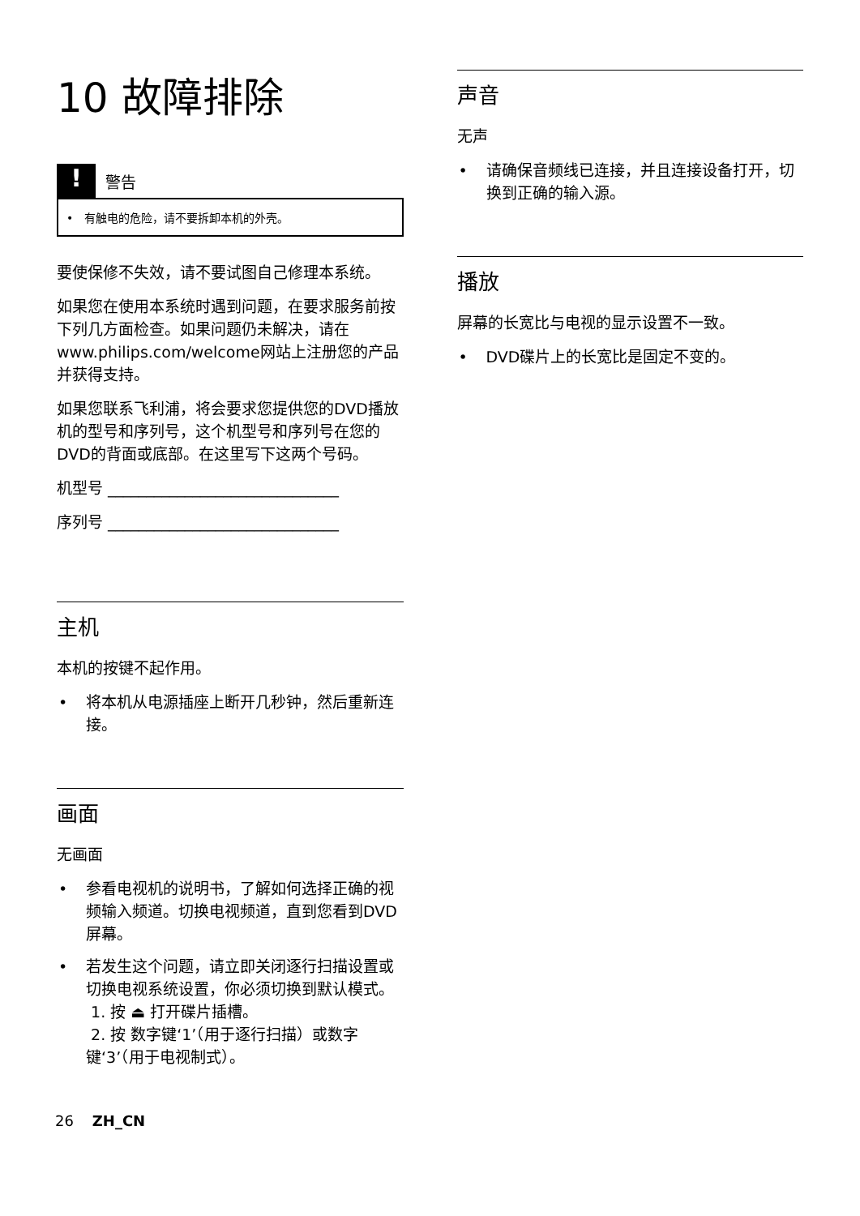10 故障排除
!
警告
• 有触电的危险，请不要拆卸本机的外壳。
要使保修不失效，请不要试图自己修理本系统。
如果您在使用本系统时遇到问题，在要求服务前按下列几方面检查。如果问题仍未解决，请在www.philips.com/welcome网站上注册您的产品并获得支持。
如果您联系飞利浦，将会要求您提供您的DVD播放机的型号和序列号，这个机型号和序列号在您的DVD的背面或底部。在这里写下这两个号码。
机型号 ______________________________
序列号 ______________________________
主机
本机的按键不起作用。
• 将本机从电源插座上断开几秒钟，然后重新连接。
画面
无画面
• 参看电视机的说明书，了解如何选择正确的视频输入频道。切换电视频道，直到您看到DVD屏幕。
• 若发生这个问题，请立即关闭逐行扫描设置或切换电视系统设置，你必须切换到默认模式。
1. 按 ⏏ 打开碟片插槽。
2. 按 数字键‘1’（用于逐行扫描）或数字键‘3’（用于电视制式）。
声音
无声
• 请确保音频线已连接，并且连接设备打开，切换到正确的输入源。
播放
屏幕的长宽比与电视的显示设置不一致。
• DVD碟片上的长宽比是固定不变的。
26 ZH_CN